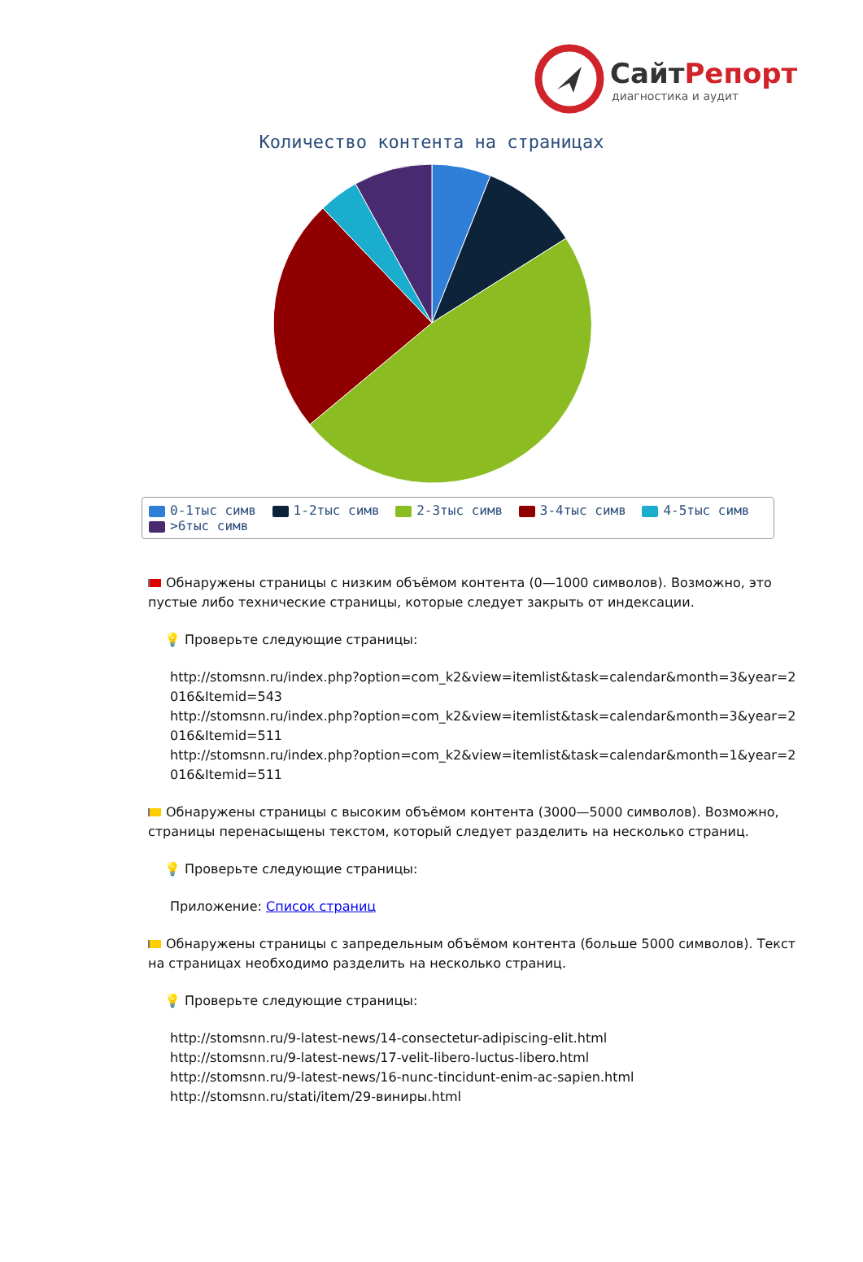СайтРепорт
диагностика и аудит
Количество контента на страницах
0-1тыс симв 1-2тыс симв 2-3тыс симв 3-4тыс симв 4-5тыс симв
>6тыс симв
Обнаружены страницы с низким объёмом контента (0—1000 символов). Возможно, это пустые либо технические страницы, которые следует закрыть от индексации.
💡 Проверьте следующие страницы:
http://stomsnn.ru/index.php?option=com_k2&view=itemlist&task=calendar&month=3&year=2016&Itemid=543
http://stomsnn.ru/index.php?option=com_k2&view=itemlist&task=calendar&month=3&year=2016&Itemid=511
http://stomsnn.ru/index.php?option=com_k2&view=itemlist&task=calendar&month=1&year=2016&Itemid=511
Обнаружены страницы с высоким объёмом контента (3000—5000 символов). Возможно, страницы перенасыщены текстом, который следует разделить на несколько страниц.
💡 Проверьте следующие страницы:
Приложение: Список страниц
Обнаружены страницы с запредельным объёмом контента (больше 5000 символов). Текст на страницах необходимо разделить на несколько страниц.
💡 Проверьте следующие страницы:
http://stomsnn.ru/9-latest-news/14-consectetur-adipiscing-elit.html
http://stomsnn.ru/9-latest-news/17-velit-libero-luctus-libero.html
http://stomsnn.ru/9-latest-news/16-nunc-tincidunt-enim-ac-sapien.html
http://stomsnn.ru/stati/item/29-виниры.html